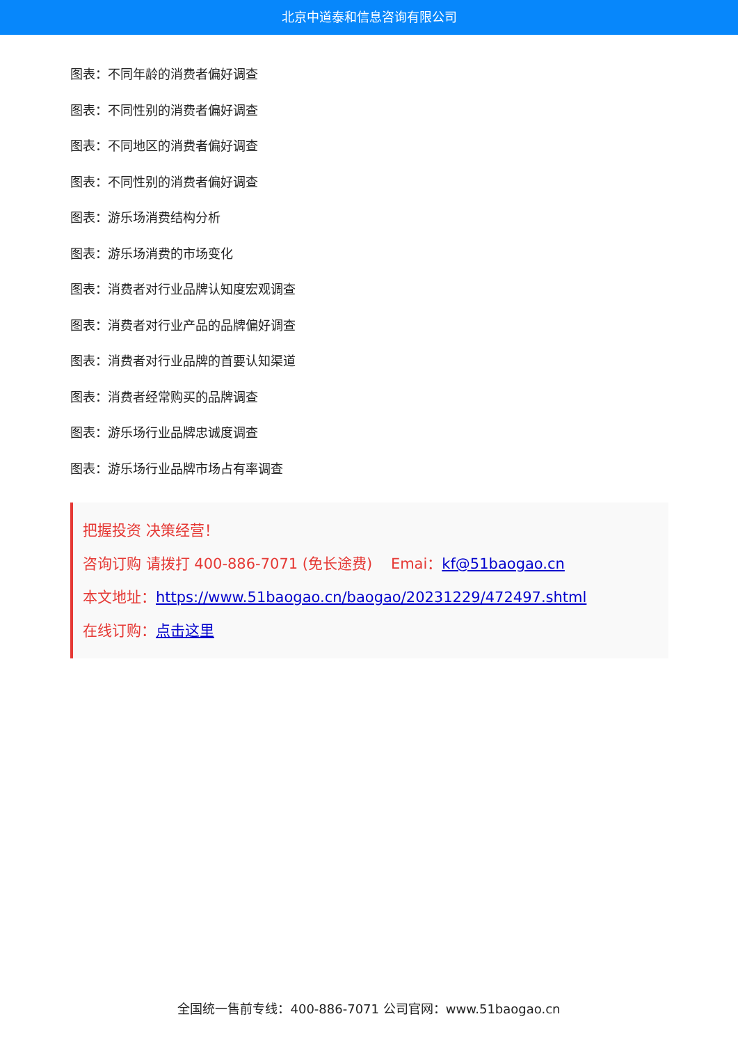北京中道泰和信息咨询有限公司
图表：不同年龄的消费者偏好调查
图表：不同性别的消费者偏好调查
图表：不同地区的消费者偏好调查
图表：不同性别的消费者偏好调查
图表：游乐场消费结构分析
图表：游乐场消费的市场变化
图表：消费者对行业品牌认知度宏观调查
图表：消费者对行业产品的品牌偏好调查
图表：消费者对行业品牌的首要认知渠道
图表：消费者经常购买的品牌调查
图表：游乐场行业品牌忠诚度调查
图表：游乐场行业品牌市场占有率调查
把握投资 决策经营！
咨询订购 请拨打 400-886-7071 (免长途费) Emai：kf@51baogao.cn
本文地址：https://www.51baogao.cn/baogao/20231229/472497.shtml
在线订购：点击这里
全国统一售前专线：400-886-7071 公司官网：www.51baogao.cn